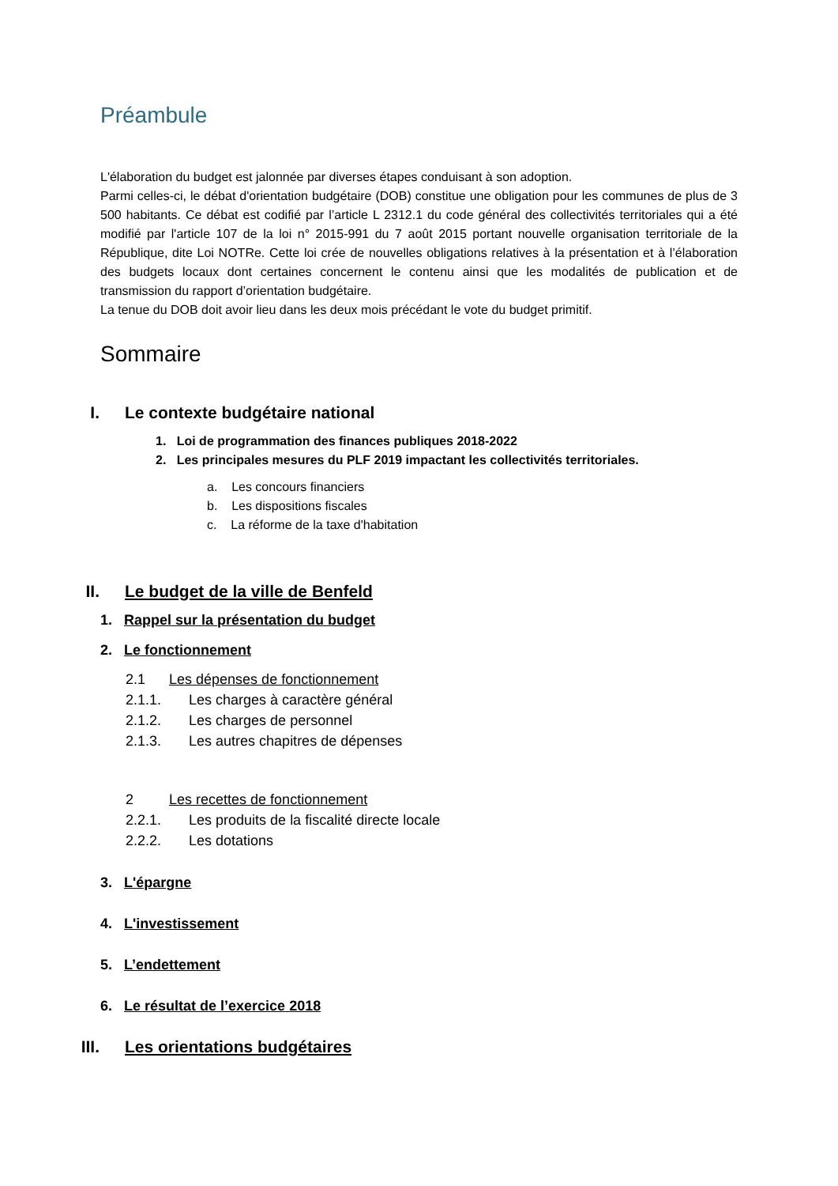Préambule
L'élaboration du budget est jalonnée par diverses étapes conduisant à son adoption.
Parmi celles-ci, le débat d'orientation budgétaire (DOB) constitue une obligation pour les communes de plus de 3 500 habitants. Ce débat est codifié par l’article L 2312.1 du code général des collectivités territoriales qui a été modifié par l'article 107 de la loi n° 2015-991 du 7 août 2015 portant nouvelle organisation territoriale de la République, dite Loi NOTRe. Cette loi crée de nouvelles obligations relatives à la présentation et à l’élaboration des budgets locaux dont certaines concernent le contenu ainsi que les modalités de publication et de transmission du rapport d’orientation budgétaire.
La tenue du DOB doit avoir lieu dans les deux mois précédant le vote du budget primitif.
Sommaire
I. Le contexte budgétaire national
1. Loi de programmation des finances publiques 2018-2022
2. Les principales mesures du PLF 2019 impactant les collectivités territoriales.
a. Les concours financiers
b. Les dispositions fiscales
c. La réforme de la taxe d'habitation
II. Le budget de la ville de Benfeld
1. Rappel sur la présentation du budget
2. Le fonctionnement
2.1 Les dépenses de fonctionnement
2.1.1. Les charges à caractère général
2.1.2. Les charges de personnel
2.1.3. Les autres chapitres de dépenses
2 Les recettes de fonctionnement
2.2.1. Les produits de la fiscalité directe locale
2.2.2. Les dotations
3. L'épargne
4. L'investissement
5. L’endettement
6. Le résultat de l’exercice 2018
III. Les orientations budgétaires